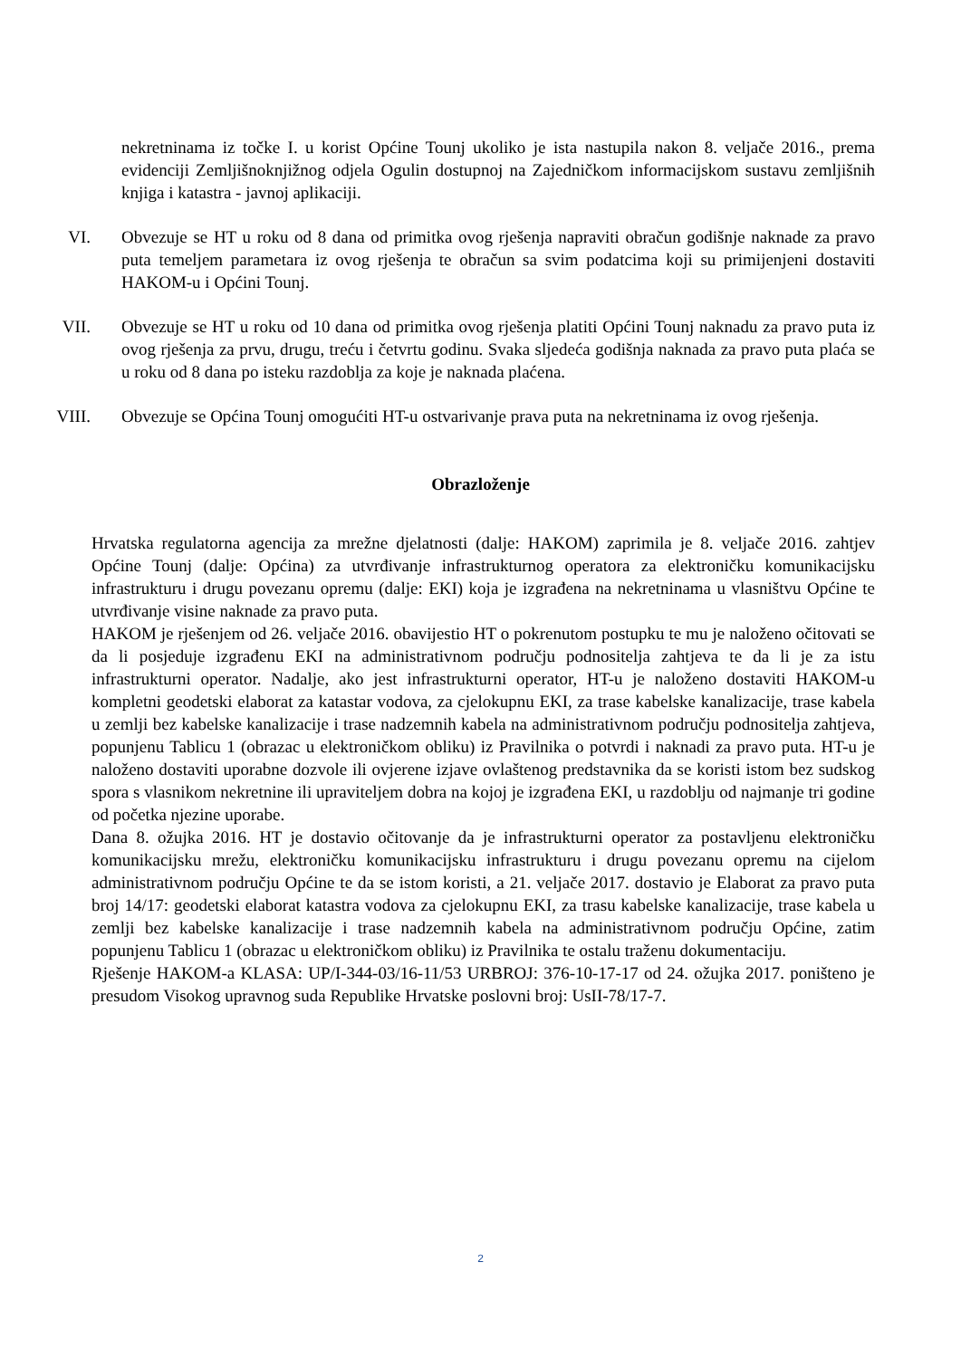nekretninama iz točke I. u korist Općine Tounj ukoliko je ista nastupila nakon 8. veljače 2016., prema evidenciji Zemljišnoknjižnog odjela Ogulin dostupnoj na Zajedničkom informacijskom sustavu zemljišnih knjiga i katastra - javnoj aplikaciji.
VI. Obvezuje se HT u roku od 8 dana od primitka ovog rješenja napraviti obračun godišnje naknade za pravo puta temeljem parametara iz ovog rješenja te obračun sa svim podatcima koji su primijenjeni dostaviti HAKOM-u i Općini Tounj.
VII. Obvezuje se HT u roku od 10 dana od primitka ovog rješenja platiti Općini Tounj naknadu za pravo puta iz ovog rješenja za prvu, drugu, treću i četvrtu godinu. Svaka sljedeća godišnja naknada za pravo puta plaća se u roku od 8 dana po isteku razdoblja za koje je naknada plaćena.
VIII. Obvezuje se Općina Tounj omogućiti HT-u ostvarivanje prava puta na nekretninama iz ovog rješenja.
Obrazloženje
Hrvatska regulatorna agencija za mrežne djelatnosti (dalje: HAKOM) zaprimila je 8. veljače 2016. zahtjev Općine Tounj (dalje: Općina) za utvrđivanje infrastrukturnog operatora za elektroničku komunikacijsku infrastrukturu i drugu povezanu opremu (dalje: EKI) koja je izgrađena na nekretninama u vlasništvu Općine te utvrđivanje visine naknade za pravo puta.
HAKOM je rješenjem od 26. veljače 2016. obavijestio HT o pokrenutom postupku te mu je naloženo očitovati se da li posjeduje izgrađenu EKI na administrativnom području podnositelja zahtjeva te da li je za istu infrastrukturni operator. Nadalje, ako jest infrastrukturni operator, HT-u je naloženo dostaviti HAKOM-u kompletni geodetski elaborat za katastar vodova, za cjelokupnu EKI, za trase kabelske kanalizacije, trase kabela u zemlji bez kabelske kanalizacije i trase nadzemnih kabela na administrativnom području podnositelja zahtjeva, popunjenu Tablicu 1 (obrazac u elektroničkom obliku) iz Pravilnika o potvrdi i naknadi za pravo puta. HT-u je naloženo dostaviti uporabne dozvole ili ovjerene izjave ovlaštenog predstavnika da se koristi istom bez sudskog spora s vlasnikom nekretnine ili upraviteljem dobra na kojoj je izgrađena EKI, u razdoblju od najmanje tri godine od početka njezine uporabe.
Dana 8. ožujka 2016. HT je dostavio očitovanje da je infrastrukturni operator za postavljenu elektroničku komunikacijsku mrežu, elektroničku komunikacijsku infrastrukturu i drugu povezanu opremu na cijelom administrativnom području Općine te da se istom koristi, a 21. veljače 2017. dostavio je Elaborat za pravo puta broj 14/17: geodetski elaborat katastra vodova za cjelokupnu EKI, za trasu kabelske kanalizacije, trase kabela u zemlji bez kabelske kanalizacije i trase nadzemnih kabela na administrativnom području Općine, zatim popunjenu Tablicu 1 (obrazac u elektroničkom obliku) iz Pravilnika te ostalu traženu dokumentaciju.
Rješenje HAKOM-a KLASA: UP/I-344-03/16-11/53 URBROJ: 376-10-17-17 od 24. ožujka 2017. poništeno je presudom Visokog upravnog suda Republike Hrvatske poslovni broj: UsII-78/17-7.
2